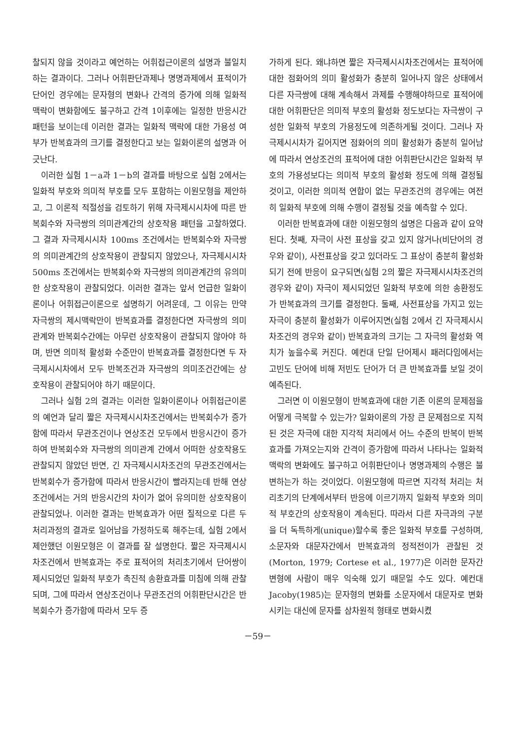찰되지 않을 것이라고 예언하는 어휘접근이론의 설명과 불일치하는 결과이다. 그러나 어휘판단과제나 명명과제에서 표적이가 단어인 경우에는 문자형의 변화나 간격의 증가에 의해 일화적 맥락이 변화함에도 불구하고 간격 1이후에는 일정한 반응시간패턴을 보이는데 이러한 결과는 일화적 맥락에 대한 가용성 여부가 반복효과의 크기를 결정한다고 보는 일화이론의 설명과 어긋난다.
이러한 실험 1－a과 1－b의 결과를 바탕으로 실험 2에서는 일화적 부호와 의미적 부호를 모두 포함하는 이원모형을 제안하고, 그 이론적 적절성을 검토하기 위해 자극제시시차에 따른 반복회수와 자극쌍의 의미관계간의 상호작용 패턴을 고찰하였다. 그 결과 자극제시시차 100ms 조건에서는 반복회수와 자극쌍의 의미관계간의 상호작용이 관찰되지 않았으나, 자극제시시차 500ms 조건에서는 반복회수와 자극쌍의 의미관계간의 유의미한 상호작용이 관찰되었다. 이러한 결과는 앞서 언급한 일화이론이나 어휘접근이론으로 설명하기 어려운데, 그 이유는 만약 자극쌍의 제시맥락만이 반복효과를 결정한다면 자극쌍의 의미관계와 반복회수간에는 아무런 상호작용이 관찰되지 않아야 하며, 반면 의미적 활성화 수준만이 반복효과를 결정한다면 두 자극제시시차에서 모두 반복조건과 자극쌍의 의미조건간에는 상호작용이 관찰되어야 하기 때문이다.
그러나 실험 2의 결과는 이러한 일화이론이나 어휘접근이론의 예언과 달리 짧은 자극제시시차조건에서는 반복회수가 증가함에 따라서 무관조건이나 연상조건 모두에서 반응시간이 증가하여 반복회수와 자극쌍의 의미관계 간에서 어떠한 상호작용도 관찰되지 않았던 반면, 긴 자극제시시차조건의 무관조건에서는 반복회수가 증가함에 따라서 반응시간이 빨라지는데 반해 연상조건에서는 거의 반응시간의 차이가 없어 유의미한 상호작용이 관찰되었나. 이러한 결과는 반복효과가 어떤 질적으로 다른 두 처리과정의 결과로 일어남을 가정하도록 해주는데, 실험 2에서 제안했던 이원모형은 이 결과를 잘 설명한다. 짧은 자극제시시차조건에서 반복효과는 주로 표적어의 처리초기에서 단어쌍이 제시되었던 일화적 부호가 촉진적 송환효과를 미침에 의해 관찰되며, 그에 따라서 연상조건이나 무관조건의 어휘판단시간은 반복회수가 증가함에 따라서 모두 증
가하게 된다. 왜냐하면 짧은 자극제시시차조건에서는 표적어에 대한 점화어의 의미 활성화가 충분히 일어나지 않은 상태에서 다른 자극쌍에 대해 계속해서 과제를 수행해야하므로 표적어에 대한 어휘판단은 의미적 부호의 활성화 정도보다는 자극쌍이 구성한 일화적 부호의 가용정도에 의존하게될 것이다. 그러나 자극제시시차가 길어지면 점화어의 의미 활성화가 충분히 일어남에 따라서 연상조건의 표적어에 대한 어휘판단시간은 일화적 부호의 가용성보다는 의미적 부호의 활성화 정도에 의해 결정될 것이고, 이러한 의미적 연합이 없는 무관조건의 경우에는 여전히 일화적 부호에 의해 수행이 결정될 것을 예측할 수 있다.
이러한 반복효과에 대한 이원모형의 설명은 다음과 같이 요약된다. 첫째, 자극이 사전 표상을 갖고 있지 않거나(비단어의 경우와 같이), 사전표상을 갖고 있더라도 그 표상이 충분히 활성화되기 전에 반응이 요구되면(실험 2의 짧은 자극제시시차조건의 경우와 같이) 자극이 제시되었던 일화적 부호에 의한 송환정도가 반복효과의 크기를 결정한다. 둘째, 사전표상을 가지고 있는 자극이 충분히 활성화가 이루어지면(실험 2에서 긴 자극제시시차조건의 경우와 같이) 반복효과의 크기는 그 자극의 활성화 역치가 높을수록 커진다. 예컨대 단일 단어제시 패러다임에서는 고빈도 단어에 비해 저빈도 단어가 더 큰 반복효과를 보일 것이 예측된다.
그러면 이 이원모형이 반복효과에 대한 기존 이론의 문제점을 어떻게 극복할 수 있는가? 일화이론의 가장 큰 문제점으로 지적된 것은 자극에 대한 지각적 처리에서 어느 수준의 반복이 반복효과를 가져오는지와 간격이 증가함에 따라서 나타나는 일화적 맥락의 변화에도 불구하고 어휘판단이나 명명과제의 수행은 불변하는가 하는 것이었다. 이원모형에 따르면 지각적 처리는 처리초기의 단계에서부터 반응에 이르기까지 일화적 부호와 의미적 부호간의 상호작용이 계속된다. 따라서 다른 자극과의 구분을 더 독특하게(unique)할수록 좋은 일화적 부호를 구성하며, 소문자와 대문자간에서 반복효과의 정적전이가 관찰된 것(Morton, 1979; Cortese et al., 1977)은 이러한 문자간 변형에 사람이 매우 익숙해 있기 때문일 수도 있다. 예컨대 Jacoby(1985)는 문자형의 변화를 소문자에서 대문자로 변화시키는 대신에 문자를 삼차원적 형태로 변화시켰
－59－